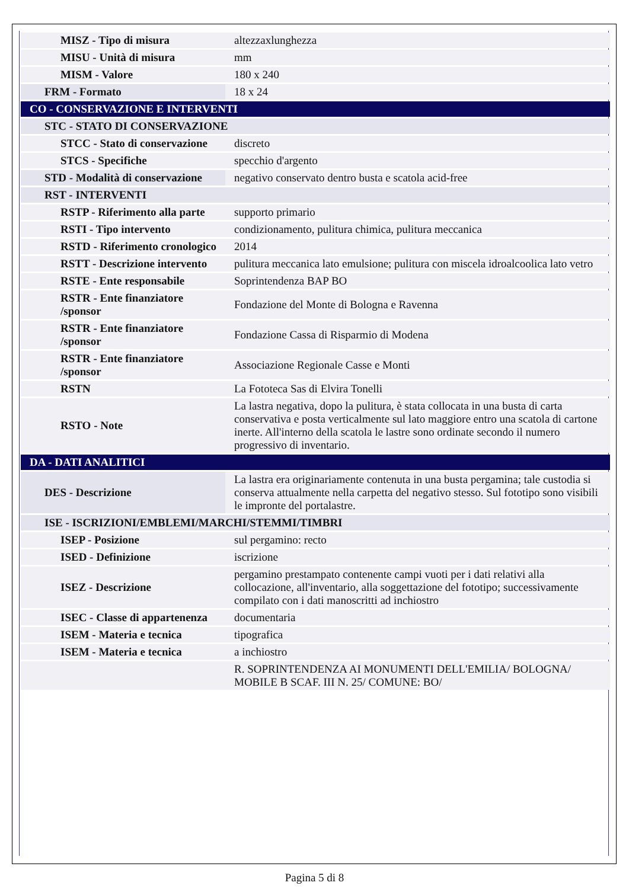| MISZ - Tipo di misura | altezzaxlunghezza |
| MISU - Unità di misura | mm |
| MISM - Valore | 180 x 240 |
| FRM - Formato | 18 x 24 |
| CO - CONSERVAZIONE E INTERVENTI | |
| STC - STATO DI CONSERVAZIONE | |
| STCC - Stato di conservazione | discreto |
| STCS - Specifiche | specchio d'argento |
| STD - Modalità di conservazione | negativo conservato dentro busta e scatola acid-free |
| RST - INTERVENTI | |
| RSTP - Riferimento alla parte | supporto primario |
| RSTI - Tipo intervento | condizionamento, pulitura chimica, pulitura meccanica |
| RSTD - Riferimento cronologico | 2014 |
| RSTT - Descrizione intervento | pulitura meccanica lato emulsione; pulitura con miscela idroalcoolica lato vetro |
| RSTE - Ente responsabile | Soprintendenza BAP BO |
| RSTR - Ente finanziatore /sponsor | Fondazione del Monte di Bologna e Ravenna |
| RSTR - Ente finanziatore /sponsor | Fondazione Cassa di Risparmio di Modena |
| RSTR - Ente finanziatore /sponsor | Associazione Regionale Casse e Monti |
| RSTN | La Fototeca Sas di Elvira Tonelli |
| RSTO - Note | La lastra negativa, dopo la pulitura, è stata collocata in una busta di carta conservativa e posta verticalmente sul lato maggiore entro una scatola di cartone inerte. All'interno della scatola le lastre sono ordinate secondo il numero progressivo di inventario. |
| DA - DATI ANALITICI | |
| DES - Descrizione | La lastra era originariamente contenuta in una busta pergamina; tale custodia si conserva attualmente nella carpetta del negativo stesso. Sul fototipo sono visibili le impronte del portalastre. |
| ISE - ISCRIZIONI/EMBLEMI/MARCHI/STEMMI/TIMBRI | |
| ISEP - Posizione | sul pergamino: recto |
| ISED - Definizione | iscrizione |
| ISEZ - Descrizione | pergamino prestampato contenente campi vuoti per i dati relativi alla collocazione, all'inventario, alla soggettazione del fototipo; successivamente compilato con i dati manoscritti ad inchiostro |
| ISEC - Classe di appartenenza | documentaria |
| ISEM - Materia e tecnica | tipografica |
| ISEM - Materia e tecnica | a inchiostro |
| | R. SOPRINTENDENZA AI MONUMENTI DELL'EMILIA/ BOLOGNA/ MOBILE B SCAF. III N. 25/ COMUNE: BO/ |
Pagina 5 di 8